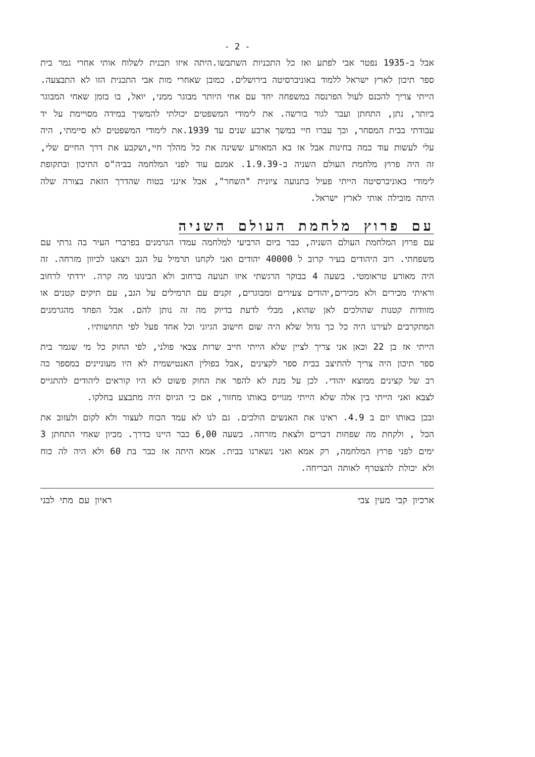- 2 -
אבל ב-1935 נפטר אבי לפתע ואז כל התכניות השתבשו.היתה איזו תכנית לשלוח אותי אחרי גמר בית ספר תיכון לארץ ישראל ללמוד באוניברסיטה בירושלים. כמובן שאחרי מות אבי התכנית הזו לא התבצעה. הייתי צריך להכנס לעול הפרנסה במשפחה יחד עם אחי היותר מבוגר ממני, יואל, בו בזמן שאחי המבוגר ביותר, נתן, התחתן ועבר לגור בורשה. את לימודי המשפטים יכולתי להמשיך במידה מסויימת על יד עבודתי בבית המסחר, וכך עברו חיי במשך ארבע שנים עד 1939.את לימודי המשפטים לא סיימתי, היה עלי לעשות עוד כמה בחינות אבל אז בא המאורע ששינה את כל מהלך חיי,ושקבע את דרך החיים שלי, זה היה פרוץ מלחמת העולם השניה ב-1.9.39. אמנם עוד לפני המלחמה בביה"ס התיכון ובתקופת לימודי באוניברסיטה הייתי פעיל בתנועה ציונית "השחר", אבל אינני בטוח שהדרך הזאת בצורה שלה היתה מובילה אותי לארץ ישראל.
עם פרוץ מלחמת העולם השניה
עם פרוץ המלחמת העולם השניה, כבר ביום הרביעי למלחמה עמדו הגרמנים בפרברי העיר בה גרתי עם משפחתי. רוב היהודים בעיר קרוב ל 40000 יהודים ואני לקחנו תרמיל על הגב ויצאנו לכיוון מזרחה. זה היה מאורע טראומטי. בשעה 4 בבוקר הרגשתי איזו תנועה ברחוב ולא הבינונו מה קרה. ירדתי לרחוב וראיתי מכירים ולא מכירים,יהודים צעירים ומבוגרים, זקנים עם תרמילים על הגב, עם תיקים קטנים או מזוודות קטנות שהולכים לאן שהוא, מבלי לדעת בדיוק מה זה נותן להם. אבל הפחד מהגרמנים המתקרבים לעירנו היה כל כך גדול שלא היה שום חישוב הגיוני וכל אחד פעל לפי תחושותיו.
הייתי אז בן 22 וכאן אני צריך לציין שלא הייתי חייב שרות צבאי פולני, לפי החוק כל מי שגמר בית ספר תיכון היה צריך להתיצב בבית ספר לקצינים ,אבל בפולין האנטישמית לא היו מעוניינים במספר כה רב של קצינים ממוצא יהודי. לכן על מנת לא להפר את החוק פשוט לא היו קוראים ליהודים להתגייס לצבא ואני הייתי בין אלה שלא הייתי מגוייס באותו מחזור, אם כי הגיוס היה מתבצע בחלקו.
ובכן באותו יום ב 4.9. ראינו את האנשים הולכים. גם לנו לא עמד הכוח לעצור ולא לקום ולעזוב את הכל , ולקחת מה שפחות דברים ולצאת מזרחה. בשעה 6,00 כבר היינו בדרך. מכיון שאחי התחתן 3 ימים לפני פרוץ המלחמה, רק אמא ואני נשארנו בבית. אמא היתה אז כבר בת 60 ולא היה לה כוח ולא יכולת להצטרף לאותה הבריחה.
ארכיון קבי מעין צבי ראיון עם מתי לבני